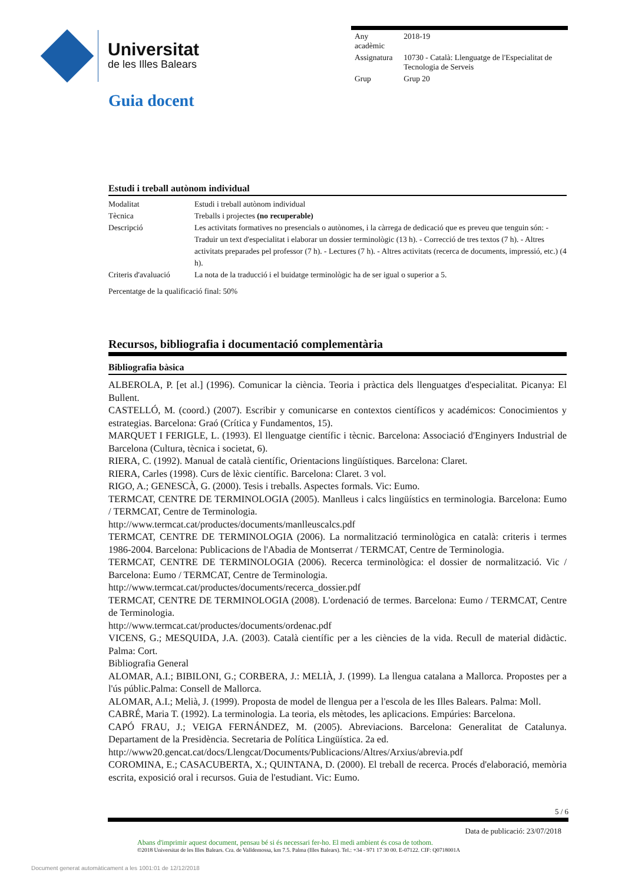Universitat
de les Illes Balears
| Any acadèmic | 2018-19 |
| Assignatura | 10730 - Català: Llenguatge de l'Especialitat de Tecnologia de Serveis |
| Grup | Grup 20 |
Guia docent
Estudi i treball autònom individual
| Modalitat | Estudi i treball autònom individual |
| Tècnica | Treballs i projectes (no recuperable) |
| Descripció | Les activitats formatives no presencials o autònomes, i la càrrega de dedicació que es preveu que tenguin són: - Traduir un text d'especialitat i elaborar un dossier terminològic (13 h). - Correcció de tres textos (7 h). - Altres activitats preparades pel professor (7 h). - Lectures (7 h). - Altres activitats (recerca de documents, impressió, etc.) (4 h). |
| Criteris d'avaluació | La nota de la traducció i el buidatge terminològic ha de ser igual o superior a 5. |
Percentatge de la qualificació final: 50%
Recursos, bibliografia i documentació complementària
Bibliografia bàsica
ALBEROLA, P. [et al.] (1996). Comunicar la ciència. Teoria i pràctica dels llenguatges d'especialitat. Picanya: El Bullent.
CASTELLÓ, M. (coord.) (2007). Escribir y comunicarse en contextos científicos y académicos: Conocimientos y estrategias. Barcelona: Graó (Crítica y Fundamentos, 15).
MARQUET I FERIGLE, L. (1993). El llenguatge científic i tècnic. Barcelona: Associació d'Enginyers Industrial de Barcelona (Cultura, tècnica i societat, 6).
RIERA, C. (1992). Manual de català científic, Orientacions lingüístiques. Barcelona: Claret.
RIERA, Carles (1998). Curs de lèxic científic. Barcelona: Claret. 3 vol.
RIGO, A.; GENESCÀ, G. (2000). Tesis i treballs. Aspectes formals. Vic: Eumo.
TERMCAT, CENTRE DE TERMINOLOGIA (2005). Manlleus i calcs lingüístics en terminologia. Barcelona: Eumo / TERMCAT, Centre de Terminologia.
http://www.termcat.cat/productes/documents/manlleuscalcs.pdf
TERMCAT, CENTRE DE TERMINOLOGIA (2006). La normalització terminològica en català: criteris i termes 1986-2004. Barcelona: Publicacions de l'Abadia de Montserrat / TERMCAT, Centre de Terminologia.
TERMCAT, CENTRE DE TERMINOLOGIA (2006). Recerca terminològica: el dossier de normalització. Vic / Barcelona: Eumo / TERMCAT, Centre de Terminologia.
http://www.termcat.cat/productes/documents/recerca_dossier.pdf
TERMCAT, CENTRE DE TERMINOLOGIA (2008). L'ordenació de termes. Barcelona: Eumo / TERMCAT, Centre de Terminologia.
http://www.termcat.cat/productes/documents/ordenac.pdf
VICENS, G.; MESQUIDA, J.A. (2003). Català científic per a les ciències de la vida. Recull de material didàctic. Palma: Cort.
Bibliografia General
ALOMAR, A.I.; BIBILONI, G.; CORBERA, J.: MELIÀ, J. (1999). La llengua catalana a Mallorca. Propostes per a l'ús públic.Palma: Consell de Mallorca.
ALOMAR, A.I.; Melià, J. (1999). Proposta de model de llengua per a l'escola de les Illes Balears. Palma: Moll.
CABRÉ, Maria T. (1992). La terminologia. La teoria, els mètodes, les aplicacions. Empúries: Barcelona.
CAPÓ FRAU, J.; VEIGA FERNÁNDEZ, M. (2005). Abreviacions. Barcelona: Generalitat de Catalunya. Departament de la Presidència. Secretaria de Política Lingüística. 2a ed.
http://www20.gencat.cat/docs/Llengcat/Documents/Publicacions/Altres/Arxius/abrevia.pdf
COROMINA, E.; CASACUBERTA, X.; QUINTANA, D. (2000). El treball de recerca. Procés d'elaboració, memòria escrita, exposició oral i recursos. Guia de l'estudiant. Vic: Eumo.
5 / 6
Data de publicació: 23/07/2018
Abans d'imprimir aquest document, pensau bé si és necessari fer-ho. El medi ambient és cosa de tothom.
©2018 Universitat de les Illes Balears. Cra. de Valldemossa, km 7.5. Palma (Illes Balears). Tel.: +34 - 971 17 30 00. E-07122. CIF: Q0718001A
Document generat automàticament a les 1001:01 de 12/12/2018